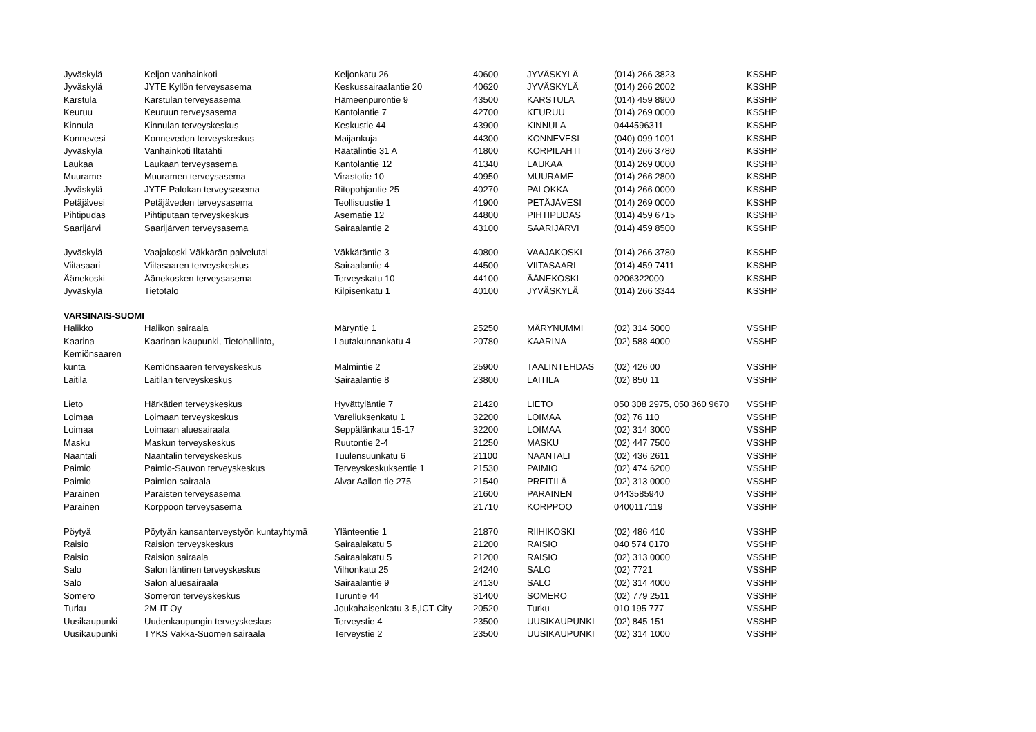| Jyväskylä | Keljon vanhainkoti | Keljonkatu 26 | 40600 | JYVÄSKYLÄ | (014) 266 3823 | KSSHP |
| Jyväskylä | JYTE Kyllön terveysasema | Keskussairaalantie 20 | 40620 | JYVÄSKYLÄ | (014) 266 2002 | KSSHP |
| Karstula | Karstulan terveysasema | Hämeenpurontie 9 | 43500 | KARSTULA | (014) 459 8900 | KSSHP |
| Keuruu | Keuruun terveysasema | Kantolantie 7 | 42700 | KEURUU | (014) 269 0000 | KSSHP |
| Kinnula | Kinnulan terveyskeskus | Keskustie 44 | 43900 | KINNULA | 0444596311 | KSSHP |
| Konnevesi | Konneveden terveyskeskus | Maijankuja | 44300 | KONNEVESI | (040) 099 1001 | KSSHP |
| Jyväskylä | Vanhainkoti Iltatähti | Räätälintie 31 A | 41800 | KORPILAHTI | (014) 266 3780 | KSSHP |
| Laukaa | Laukaan terveysasema | Kantolantie 12 | 41340 | LAUKAA | (014) 269 0000 | KSSHP |
| Muurame | Muuramen terveysasema | Virastotie 10 | 40950 | MUURAME | (014) 266 2800 | KSSHP |
| Jyväskylä | JYTE Palokan terveysasema | Ritopohjantie 25 | 40270 | PALOKKA | (014) 266 0000 | KSSHP |
| Petäjävesi | Petäjäveden terveysasema | Teollisuustie 1 | 41900 | PETÄJÄVESI | (014) 269 0000 | KSSHP |
| Pihtipudas | Pihtiputaan terveyskeskus | Asematie 12 | 44800 | PIHTIPUDAS | (014) 459 6715 | KSSHP |
| Saarijärvi | Saarijärven terveysasema | Sairaalantie 2 | 43100 | SAARIJÄRVI | (014) 459 8500 | KSSHP |
| Jyväskylä | Vaajakoski Väkkärän palvelutal | Väkkäräntie 3 | 40800 | VAAJAKOSKI | (014) 266 3780 | KSSHP |
| Viitasaari | Viitasaaren terveyskeskus | Sairaalantie 4 | 44500 | VIITASAARI | (014) 459 7411 | KSSHP |
| Äänekoski | Äänekosken terveysasema | Terveyskatu 10 | 44100 | ÄÄNEKOSKI | 0206322000 | KSSHP |
| Jyväskylä | Tietotalo | Kilpisenkatu 1 | 40100 | JYVÄSKYLÄ | (014) 266 3344 | KSSHP |
| VARSINAIS-SUOMI | | | | | | |
| Halikko | Halikon sairaala | Märyntie 1 | 25250 | MÄRYNUMMI | (02) 314 5000 | VSSHP |
| Kaarina | Kaarinan kaupunki, Tietohallinto, | Lautakunnankatu 4 | 20780 | KAARINA | (02) 588 4000 | VSSHP |
| Kemiönsaaren | | | | | | |
| kunta | Kemiönsaaren terveyskeskus | Malmintie 2 | 25900 | TAALINTEHDAS | (02) 426 00 | VSSHP |
| Laitila | Laitilan terveyskeskus | Sairaalantie 8 | 23800 | LAITILA | (02) 850 11 | VSSHP |
| Lieto | Härkätien terveyskeskus | Hyvättyläntie 7 | 21420 | LIETO | 050 308 2975, 050 360 9670 | VSSHP |
| Loimaa | Loimaan terveyskeskus | Vareliuksenkatu 1 | 32200 | LOIMAA | (02) 76 110 | VSSHP |
| Loimaa | Loimaan aluesairaala | Seppälänkatu 15-17 | 32200 | LOIMAA | (02) 314 3000 | VSSHP |
| Masku | Maskun terveyskeskus | Ruutontie 2-4 | 21250 | MASKU | (02) 447 7500 | VSSHP |
| Naantali | Naantalin terveyskeskus | Tuulensuunkatu 6 | 21100 | NAANTALI | (02) 436 2611 | VSSHP |
| Paimio | Paimio-Sauvon terveyskeskus | Terveyskeskuksentie 1 | 21530 | PAIMIO | (02) 474 6200 | VSSHP |
| Paimio | Paimion sairaala | Alvar Aallon tie 275 | 21540 | PREITILÄ | (02) 313 0000 | VSSHP |
| Parainen | Paraisten terveysasema | | 21600 | PARAINEN | 0443585940 | VSSHP |
| Parainen | Korppoon terveysasema | | 21710 | KORPPOO | 0400117119 | VSSHP |
| Pöytyä | Pöytyän kansanterveystyön kuntayhtymä | Ylänteentie 1 | 21870 | RIIHIKOSKI | (02) 486 410 | VSSHP |
| Raisio | Raision terveyskeskus | Sairaalakatu 5 | 21200 | RAISIO | 040 574 0170 | VSSHP |
| Raisio | Raision sairaala | Sairaalakatu 5 | 21200 | RAISIO | (02) 313 0000 | VSSHP |
| Salo | Salon läntinen terveyskeskus | Vilhonkatu 25 | 24240 | SALO | (02) 7721 | VSSHP |
| Salo | Salon aluesairaala | Sairaalantie 9 | 24130 | SALO | (02) 314 4000 | VSSHP |
| Somero | Someron terveyskeskus | Turuntie 44 | 31400 | SOMERO | (02) 779 2511 | VSSHP |
| Turku | 2M-IT Oy | Joukahaisenkatu 3-5,ICT-City | 20520 | Turku | 010 195 777 | VSSHP |
| Uusikaupunki | Uudenkaupungin terveyskeskus | Terveystie 4 | 23500 | UUSIKAUPUNKI | (02) 845 151 | VSSHP |
| Uusikaupunki | TYKS Vakka-Suomen sairaala | Terveystie 2 | 23500 | UUSIKAUPUNKI | (02) 314 1000 | VSSHP |